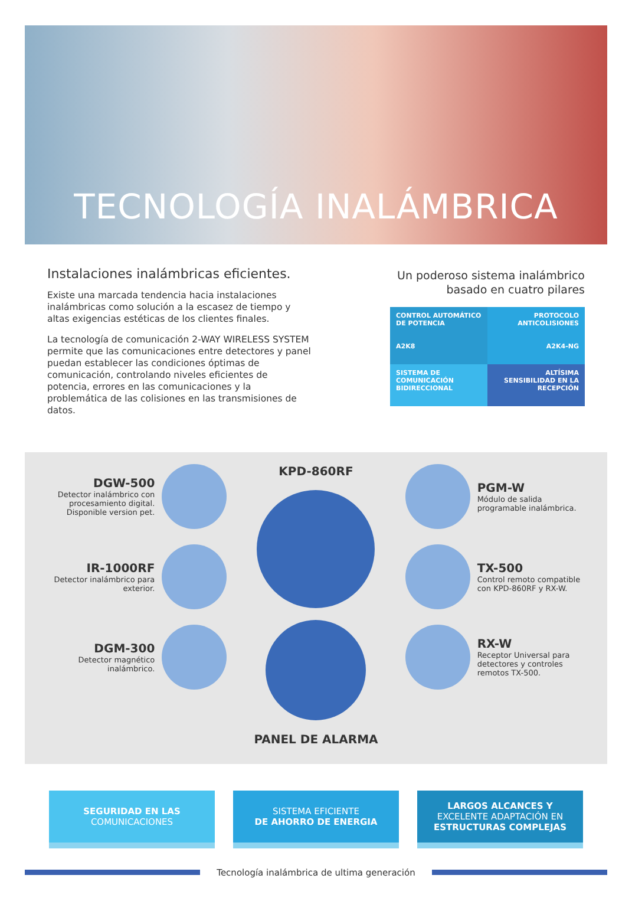TECNOLOGÍA INALÁMBRICA
Instalaciones inalámbricas eficientes.
Existe una marcada tendencia hacia instalaciones inalámbricas como solución a la escasez de tiempo y altas exigencias estéticas de los clientes finales.
La tecnología de comunicación 2-WAY WIRELESS SYSTEM permite que las comunicaciones entre detectores y panel puedan establecer las condiciones óptimas de comunicación, controlando niveles eficientes de potencia, errores en las comunicaciones y la problemática de las colisiones en las transmisiones de datos.
Un poderoso sistema inalámbrico basado en cuatro pilares
CONTROL AUTOMÁTICO DE POTENCIA
A2K8
PROTOCOLO ANTICOLISIONES
A2K4-NG
SISTEMA DE COMUNICACIÓN BIDIRECCIONAL
ALTÍSIMA SENSIBILIDAD EN LA RECEPCIÓN
DGW-500
Detector inalámbrico con procesamiento digital. Disponible version pet.
IR-1000RF
Detector inalámbrico para exterior.
DGM-300
Detector magnético inalámbrico.
KPD-860RF
PANEL DE ALARMA
PGM-W
Módulo de salida programable inalámbrica.
TX-500
Control remoto compatible con KPD-860RF y RX-W.
RX-W
Receptor Universal para detectores y controles remotos TX-500.
SEGURIDAD EN LAS
COMUNICACIONES
SISTEMA EFICIENTE
DE AHORRO DE ENERGIA
LARGOS ALCANCES Y
EXCELENTE ADAPTACIÓN EN
ESTRUCTURAS COMPLEJAS
Tecnología inalámbrica de ultima generación